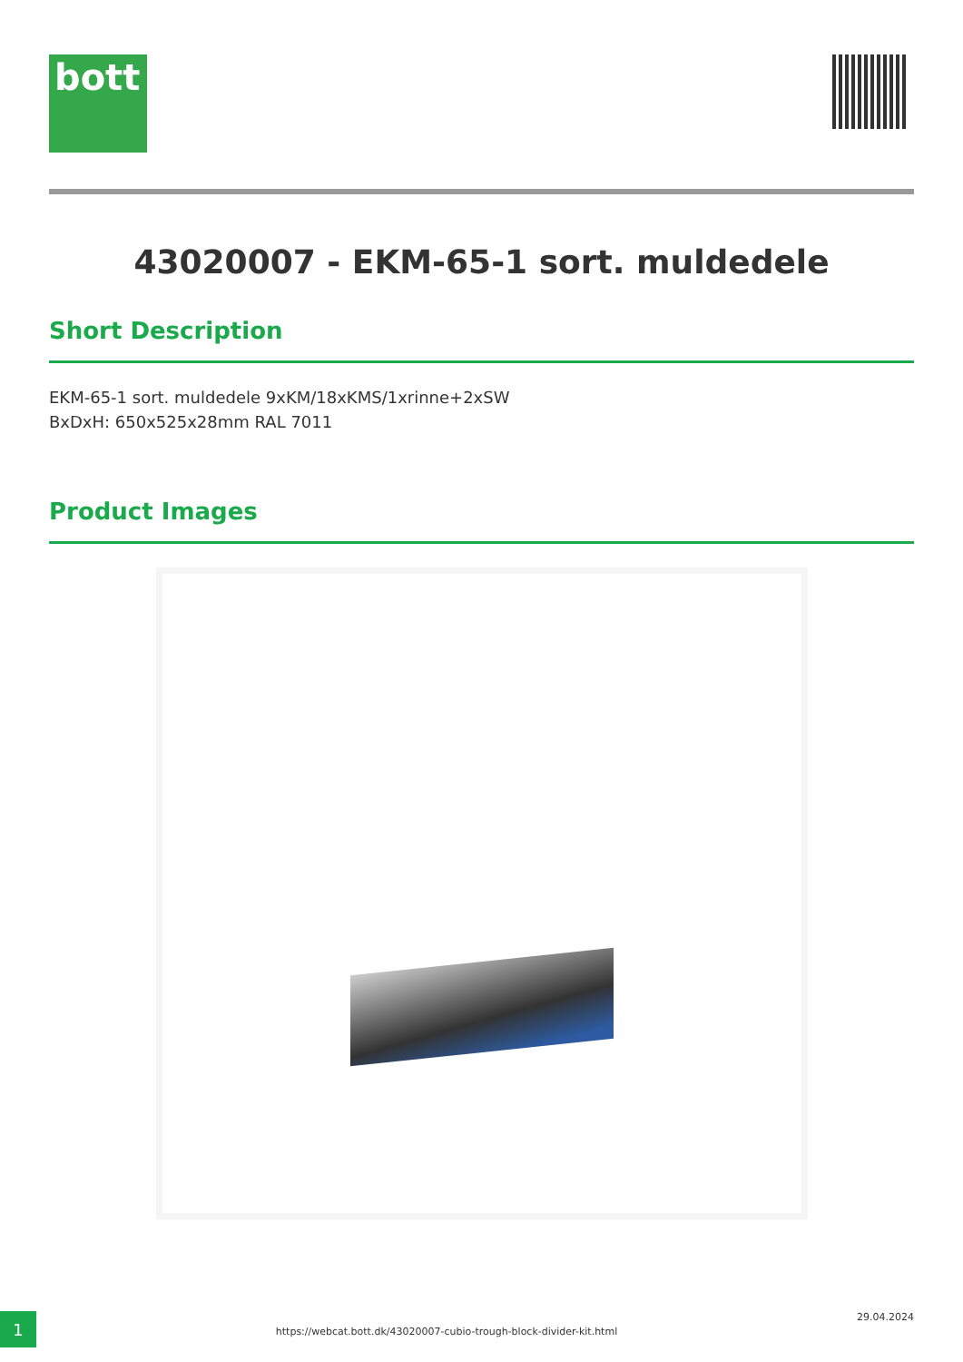bott
43020007 - EKM-65-1 sort. muldedele
Short Description
EKM-65-1 sort. muldedele 9xKM/18xKMS/1xrinne+2xSW
BxDxH: 650x525x28mm RAL 7011
Product Images
1
https://webcat.bott.dk/43020007-cubio-trough-block-divider-kit.html
29.04.2024